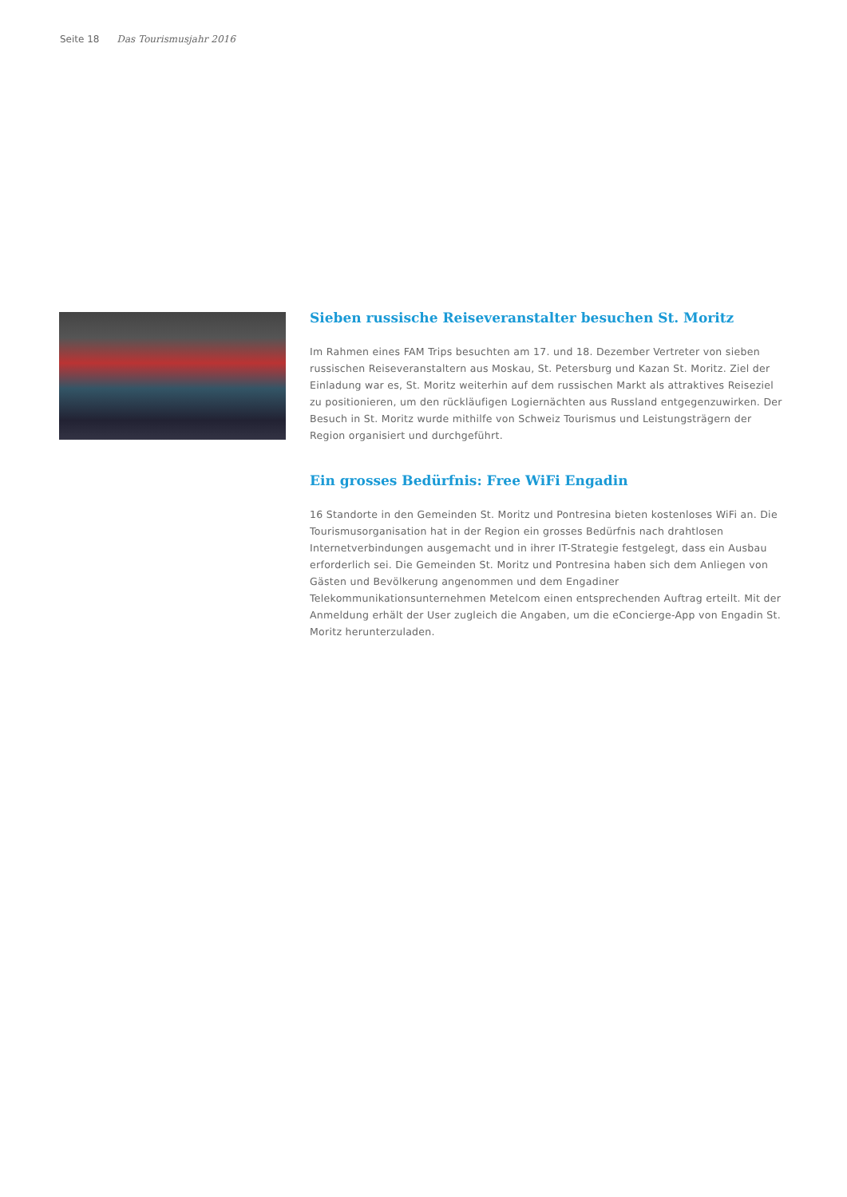Seite 18 Das Tourismusjahr 2016
Sieben russische Reiseveranstalter besuchen St. Moritz
Im Rahmen eines FAM Trips besuchten am 17. und 18. Dezember Vertreter von sieben russischen Reiseveranstaltern aus Moskau, St. Petersburg und Kazan St. Moritz. Ziel der Einladung war es, St. Moritz weiterhin auf dem russischen Markt als attraktives Reiseziel zu positionieren, um den rückläufigen Logiernächten aus Russland entgegenzuwirken. Der Besuch in St. Moritz wurde mithilfe von Schweiz Tourismus und Leistungsträgern der Region organisiert und durchgeführt.
Ein grosses Bedürfnis: Free WiFi Engadin
16 Standorte in den Gemeinden St. Moritz und Pontresina bieten kostenloses WiFi an. Die Tourismusorganisation hat in der Region ein grosses Bedürfnis nach drahtlosen Internetverbindungen ausgemacht und in ihrer IT-Strategie festgelegt, dass ein Ausbau erforderlich sei. Die Gemeinden St. Moritz und Pontresina haben sich dem Anliegen von Gästen und Bevölkerung angenommen und dem Engadiner Telekommunikationsunternehmen Metelcom einen entsprechenden Auftrag erteilt. Mit der Anmeldung erhält der User zugleich die Angaben, um die eConcierge-App von Engadin St. Moritz herunterzuladen.